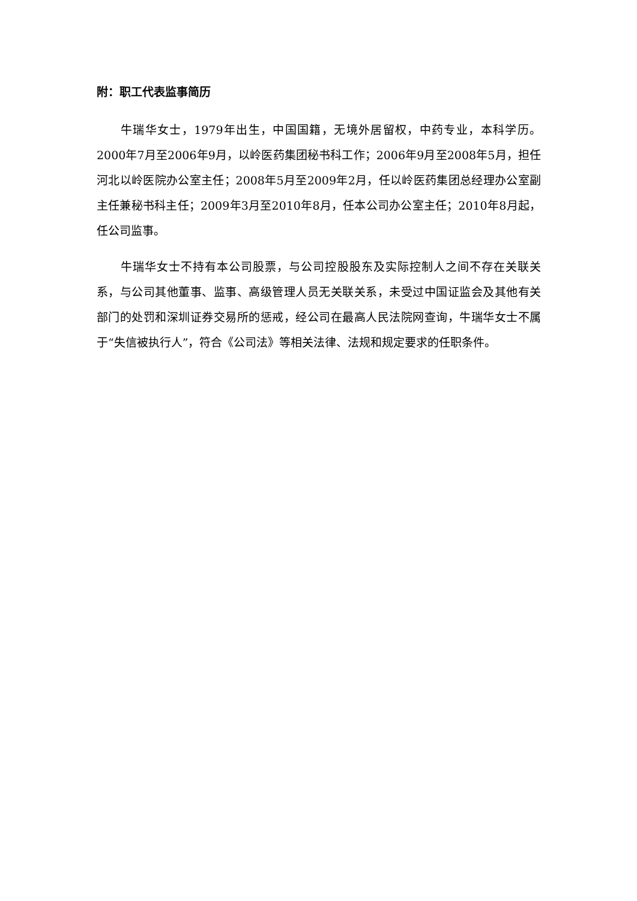附：职工代表监事简历
牛瑞华女士，1979年出生，中国国籍，无境外居留权，中药专业，本科学历。2000年7月至2006年9月，以岭医药集团秘书科工作；2006年9月至2008年5月，担任河北以岭医院办公室主任；2008年5月至2009年2月，任以岭医药集团总经理办公室副主任兼秘书科主任；2009年3月至2010年8月，任本公司办公室主任；2010年8月起，任公司监事。
牛瑞华女士不持有本公司股票，与公司控股股东及实际控制人之间不存在关联关系，与公司其他董事、监事、高级管理人员无关联关系，未受过中国证监会及其他有关部门的处罚和深圳证券交易所的惩戒，经公司在最高人民法院网查询，牛瑞华女士不属于“失信被执行人”，符合《公司法》等相关法律、法规和规定要求的任职条件。